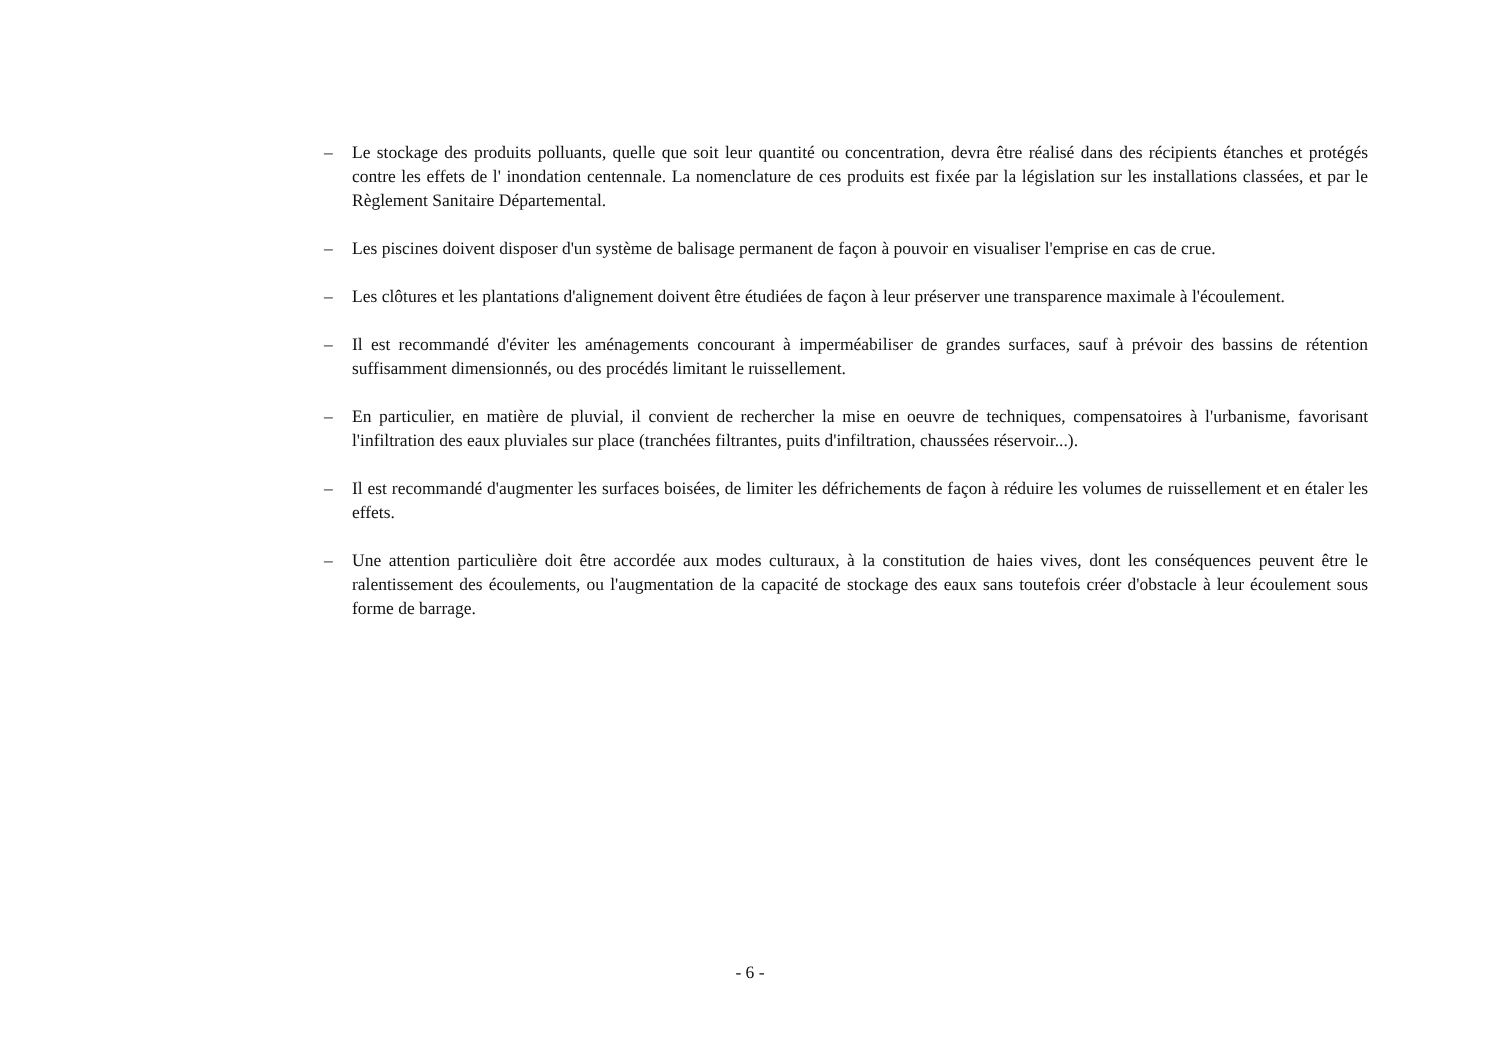– Le stockage des produits polluants, quelle que soit leur quantité ou concentration, devra être réalisé dans des récipients étanches et protégés contre les effets de l' inondation centennale. La nomenclature de ces produits est fixée par la législation sur les installations classées, et par le Règlement Sanitaire Départemental.
– Les piscines doivent disposer d'un système de balisage permanent de façon à pouvoir en visualiser l'emprise en cas de crue.
– Les clôtures et les plantations d'alignement doivent être étudiées de façon à leur préserver une transparence maximale à l'écoulement.
– Il est recommandé d'éviter les aménagements concourant à imperméabiliser de grandes surfaces, sauf à prévoir des bassins de rétention suffisamment dimensionnés, ou des procédés limitant le ruissellement.
– En particulier, en matière de pluvial, il convient de rechercher la mise en oeuvre de techniques, compensatoires à l'urbanisme, favorisant l'infiltration des eaux pluviales sur place (tranchées filtrantes, puits d'infiltration, chaussées réservoir...).
– Il est recommandé d'augmenter les surfaces boisées, de limiter les défrichements de façon à réduire les volumes de ruissellement et en étaler les effets.
– Une attention particulière doit être accordée aux modes culturaux, à la constitution de haies vives, dont les conséquences peuvent être le ralentissement des écoulements, ou l'augmentation de la capacité de stockage des eaux sans toutefois créer d'obstacle à leur écoulement sous forme de barrage.
- 6 -